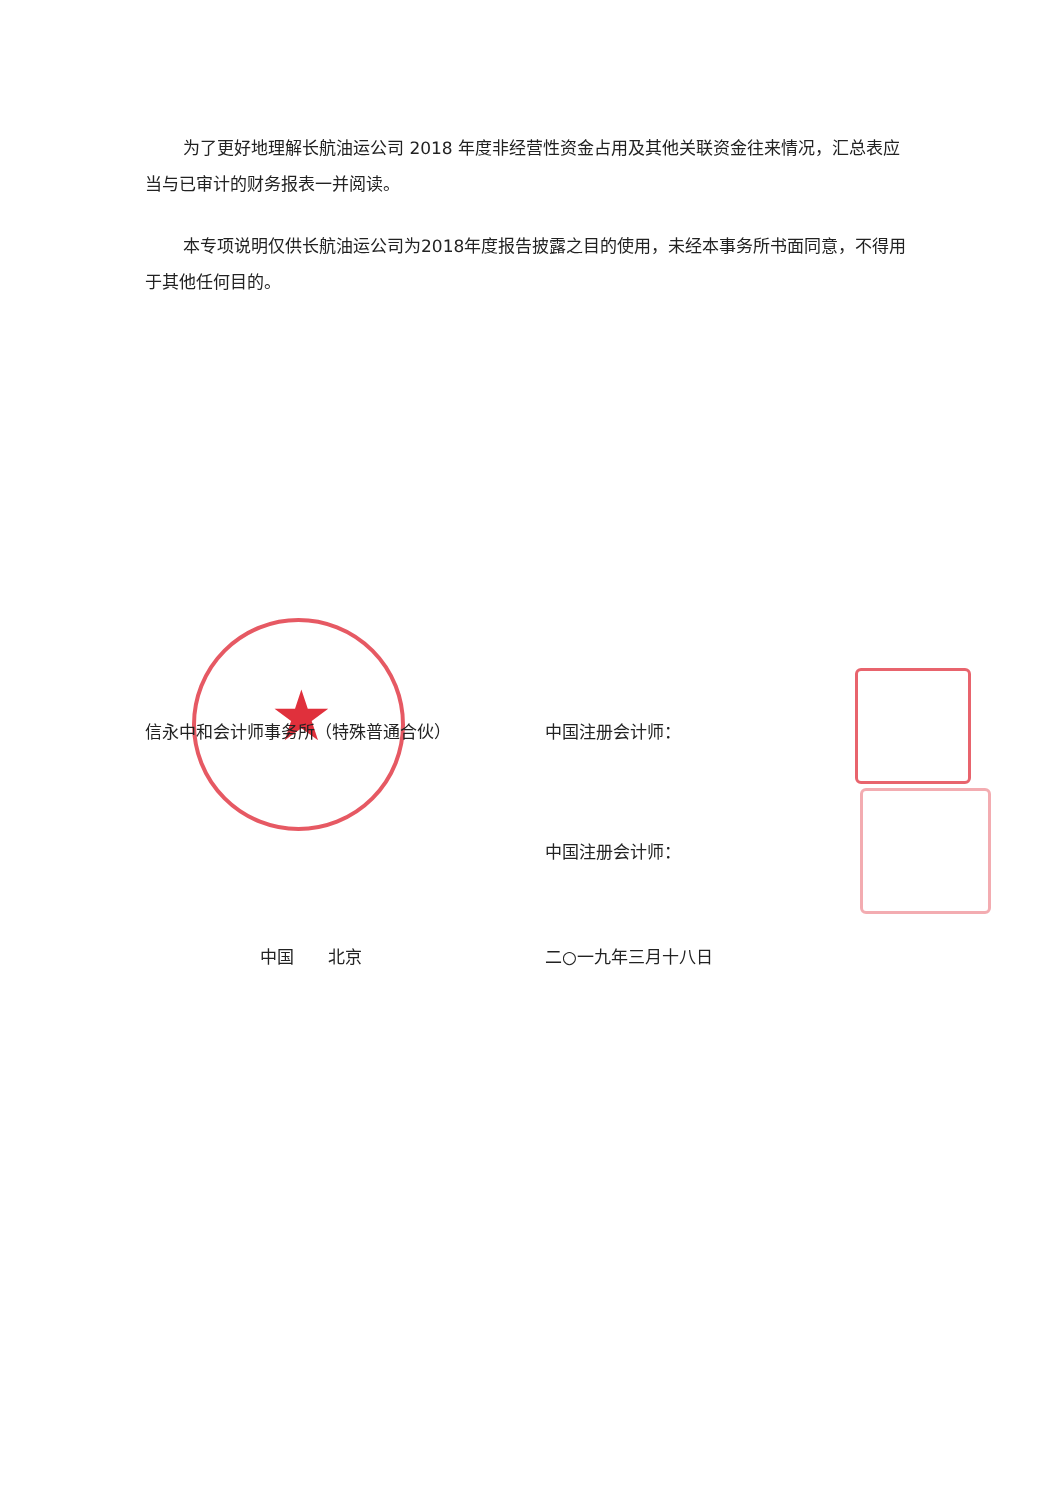为了更好地理解长航油运公司 2018 年度非经营性资金占用及其他关联资金往来情况，汇总表应当与已审计的财务报表一并阅读。
本专项说明仅供长航油运公司为2018年度报告披露之目的使用，未经本事务所书面同意，不得用于其他任何目的。
★
信永中和会计师事务所（特殊普通合伙） 中国注册会计师：
中国注册会计师：
中国　　北京 二○一九年三月十八日